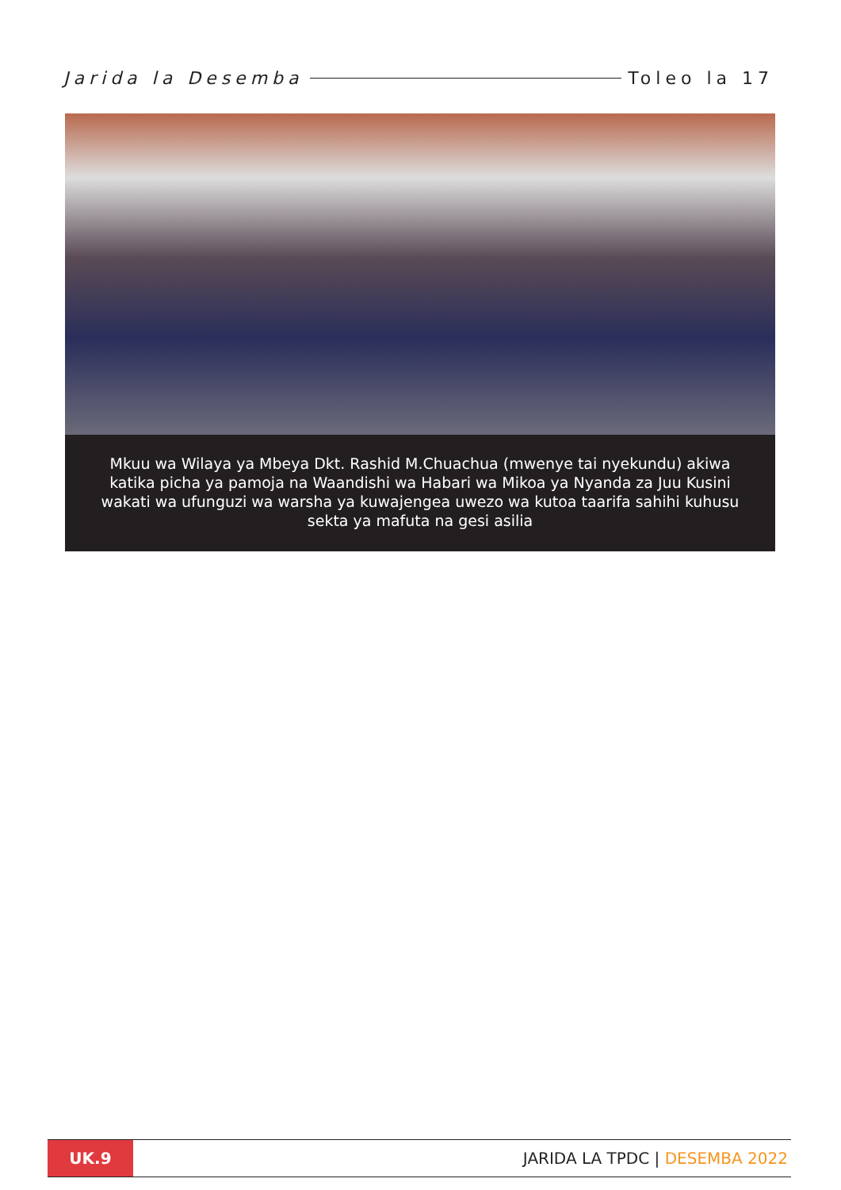Jarida la Desemba Toleo la 17
Mkuu wa Wilaya ya Mbeya Dkt. Rashid M.Chuachua (mwenye tai nyekundu) akiwa katika picha ya pamoja na Waandishi wa Habari wa Mikoa ya Nyanda za Juu Kusini wakati wa ufunguzi wa warsha ya kuwajengea uwezo wa kutoa taarifa sahihi kuhusu sekta ya mafuta na gesi asilia
UK.9
JARIDA LA TPDC | DESEMBA 2022